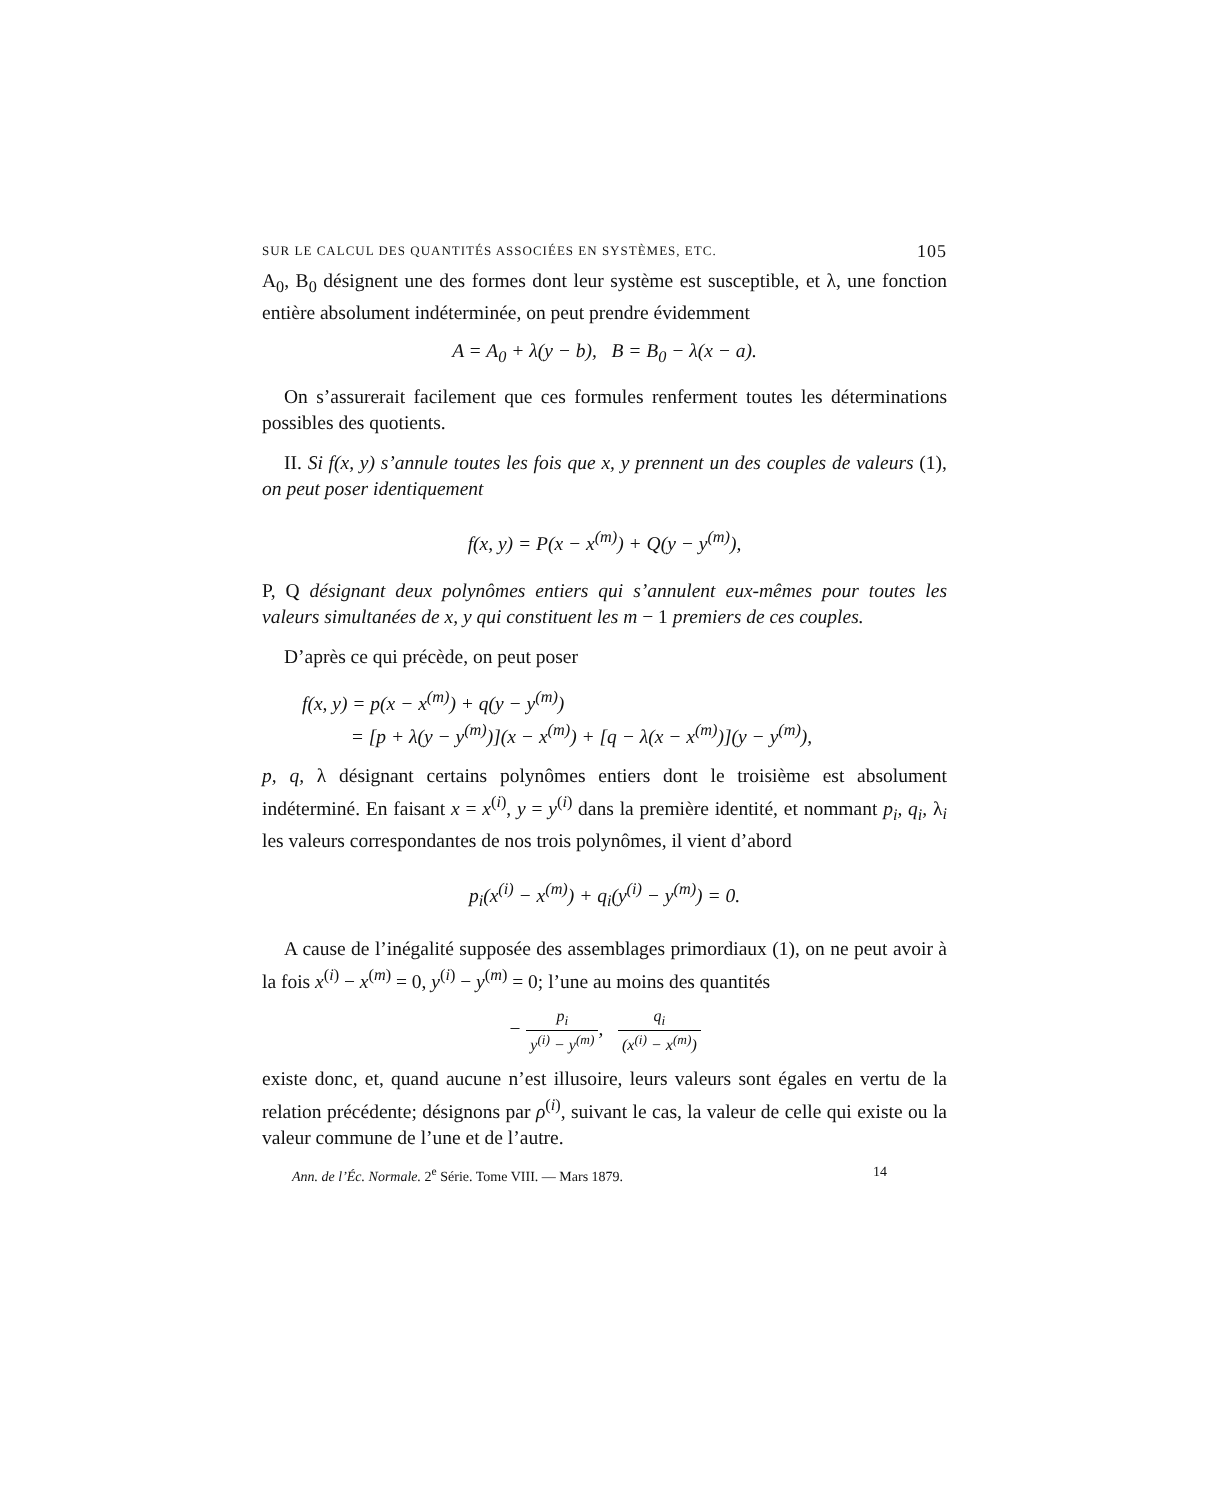SUR LE CALCUL DES QUANTITÉS ASSOCIÉES EN SYSTÈMES, ETC. 105
A<sub>0</sub>, B<sub>0</sub> désignent une des formes dont leur système est susceptible, et λ, une fonction entière absolument indéterminée, on peut prendre évidemment
A = A<sub>0</sub> + λ(y − b), B = B<sub>0</sub> − λ(x − a).
On s’assurerait facilement que ces formules renferment toutes les déterminations possibles des quotients.
II. Si f(x, y) s’annule toutes les fois que x, y prennent un des couples de valeurs (1), on peut poser identiquement
f(x, y) = P(x − x<sup>(m)</sup>) + Q(y − y<sup>(m)</sup>),
P, Q désignant deux polynômes entiers qui s’annulent eux-mêmes pour toutes les valeurs simultanées de x, y qui constituent les m − 1 premiers de ces couples.
D’après ce qui précède, on peut poser
f(x, y) = p(x − x<sup>(m)</sup>) + q(y − y<sup>(m)</sup>)
= [p + λ(y − y<sup>(m)</sup>)](x − x<sup>(m)</sup>) + [q − λ(x − x<sup>(m)</sup>)](y − y<sup>(m)</sup>),
p, q, λ désignant certains polynômes entiers dont le troisième est absolument indéterminé. En faisant x = x<sup>(i)</sup>, y = y<sup>(i)</sup> dans la première identité, et nommant p<sub>i</sub>, q<sub>i</sub>, λ<sub>i</sub> les valeurs correspondantes de nos trois polynômes, il vient d’abord
p<sub>i</sub>(x<sup>(i)</sup> − x<sup>(m)</sup>) + q<sub>i</sub>(y<sup>(i)</sup> − y<sup>(m)</sup>) = 0.
A cause de l’inégalité supposée des assemblages primordiaux (1), on ne peut avoir à la fois x<sup>(i)</sup> − x<sup>(m)</sup> = 0, y<sup>(i)</sup> − y<sup>(m)</sup> = 0; l’une au moins des quantités
− p<sub>i</sub> y<sup>(i)</sup> − y<sup>(m)</sup>, q<sub>i</sub> (x<sup>(i)</sup> − x<sup>(m)</sup>)
existe donc, et, quand aucune n’est illusoire, leurs valeurs sont égales en vertu de la relation précédente; désignons par ρ<sup>(i)</sup>, suivant le cas, la valeur de celle qui existe ou la valeur commune de l’une et de l’autre.
Ann. de l’Éc. Normale. 2<sup>e</sup> Série. Tome VIII. — Mars 1879. 14